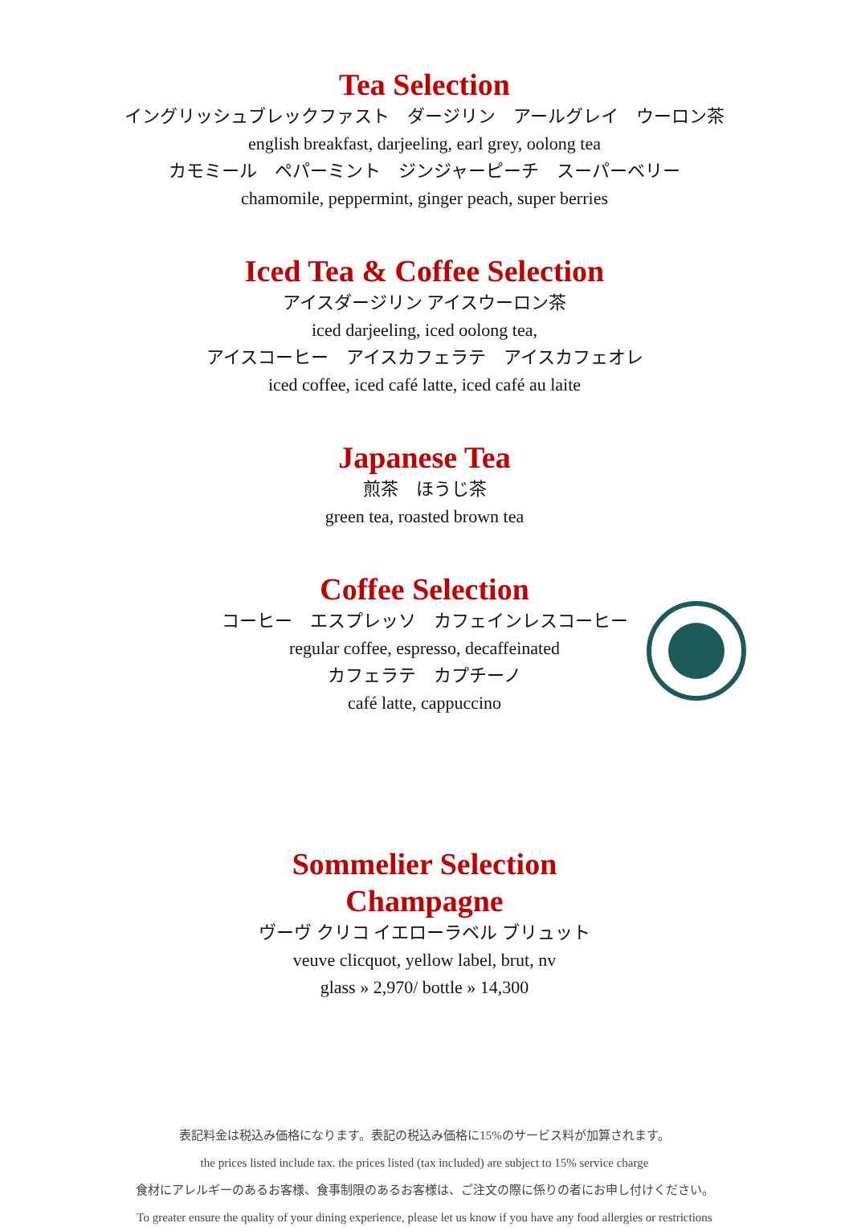Tea Selection
イングリッシュブレックファスト　ダージリン　アールグレイ　ウーロン茶
english breakfast, darjeeling, earl grey, oolong tea
カモミール　ペパーミント　ジンジャーピーチ　スーパーベリー
chamomile, peppermint, ginger peach, super berries
Iced Tea & Coffee Selection
アイスダージリン アイスウーロン茶
iced darjeeling, iced oolong tea,
アイスコーヒー　アイスカフェラテ　アイスカフェオレ
iced coffee, iced café latte, iced café au laite
Japanese Tea
煎茶　ほうじ茶
green tea, roasted brown tea
Coffee Selection
コーヒー　エスプレッソ　カフェインレスコーヒー
regular coffee, espresso, decaffeinated
カフェラテ　カプチーノ
café latte, cappuccino
Sommelier Selection
Champagne
ヴーヴ クリコ イエローラベル ブリュット
veuve clicquot, yellow label, brut, nv
glass » 2,970/ bottle » 14,300
表記料金は税込み価格になります。表記の税込み価格に15%のサービス料が加算されます。
the prices listed include tax. the prices listed (tax included) are subject to 15% service charge
食材にアレルギーのあるお客様、食事制限のあるお客様は、ご注文の際に係りの者にお申し付けください。
To greater ensure the quality of your dining experience, please let us know if you have any food allergies or restrictions